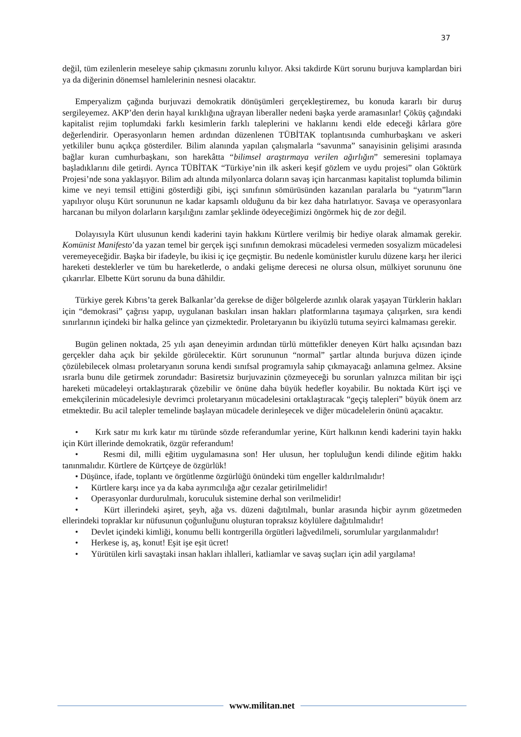37
değil, tüm ezilenlerin meseleye sahip çıkmasını zorunlu kılıyor. Aksi takdirde Kürt sorunu burjuva kamplardan biri ya da diğerinin dönemsel hamlelerinin nesnesi olacaktır.
Emperyalizm çağında burjuvazi demokratik dönüşümleri gerçekleştiremez, bu konuda kararlı bir duruş sergileyemez. AKP’den derin hayal kırıklığına uğrayan liberaller nedeni başka yerde aramasınlar! Çöküş çağındaki kapitalist rejim toplumdaki farklı kesimlerin farklı taleplerini ve haklarını kendi elde edeceği kârlara göre değerlendirir. Operasyonların hemen ardından düzenlenen TÜBİTAK toplantısında cumhurbaşkanı ve askeri yetkililer bunu açıkça gösterdiler. Bilim alanında yapılan çalışmalarla “savunma” sanayisinin gelişimi arasında bağlar kuran cumhurbaşkanı, son harekâtta “bilimsel araştırmaya verilen ağırlığın” semeresini toplamaya başladıklarını dile getirdi. Ayrıca TÜBİTAK “Türkiye’nin ilk askeri keşif gözlem ve uydu projesi” olan Göktürk Projesi’nde sona yaklaşıyor. Bilim adı altında milyonlarca doların savaş için harcanması kapitalist toplumda bilimin kime ve neyi temsil ettiğini gösterdiği gibi, işçi sınıfının sömürüsünden kazanılan paralarla bu “yatırım”ların yapılıyor oluşu Kürt sorununun ne kadar kapsamlı olduğunu da bir kez daha hatırlatıyor. Savaşa ve operasyonlara harcanan bu milyon dolarların karşılığını zamlar şeklinde ödeyeceğimizi öngörmek hiç de zor değil.
Dolayısıyla Kürt ulusunun kendi kaderini tayin hakkını Kürtlere verilmiş bir hediye olarak almamak gerekir. Komünist Manifesto’da yazan temel bir gerçek işçi sınıfının demokrasi mücadelesi vermeden sosyalizm mücadelesi veremeyeceğidir. Başka bir ifadeyle, bu ikisi iç içe geçmiştir. Bu nedenle komünistler kurulu düzene karşı her ilerici hareketi desteklerler ve tüm bu hareketlerde, o andaki gelişme derecesi ne olursa olsun, mülkiyet sorununu öne çıkarırlar. Elbette Kürt sorunu da buna dâhildir.
Türkiye gerek Kıbrıs’ta gerek Balkanlar’da gerekse de diğer bölgelerde azınlık olarak yaşayan Türklerin hakları için “demokrasi” çağrısı yapıp, uygulanan baskıları insan hakları platformlarına taşımaya çalışırken, sıra kendi sınırlarının içindeki bir halka gelince yan çizmektedir. Proletaryanın bu ikiyüzlü tutuma seyirci kalmaması gerekir.
Bugün gelinen noktada, 25 yılı aşan deneyimin ardından türlü müttefikler deneyen Kürt halkı açısından bazı gerçekler daha açık bir şekilde görülecektir. Kürt sorununun “normal” şartlar altında burjuva düzen içinde çözülebilecek olması proletaryanın soruna kendi sınıfsal programıyla sahip çıkmayacağı anlamına gelmez. Aksine ısrarla bunu dile getirmek zorundadır: Basiretsiz burjuvazinin çözmeyeceği bu sorunları yalnızca militan bir işçi hareketi mücadeleyi ortaklaştırarak çözebilir ve önüne daha büyük hedefler koyabilir. Bu noktada Kürt işçi ve emekçilerinin mücadelesiyle devrimci proletaryanın mücadelesini ortaklaştıracak “geçiş talepleri” büyük önem arz etmektedir. Bu acil talepler temelinde başlayan mücadele derinleşecek ve diğer mücadelelerin önünü açacaktır.
• Kırk satır mı kırk katır mı türünde sözde referandumlar yerine, Kürt halkının kendi kaderini tayin hakkı için Kürt illerinde demokratik, özgür referandum!
• Resmi dil, milli eğitim uygulamasına son! Her ulusun, her topluluğun kendi dilinde eğitim hakkı tanınmalıdır. Kürtlere de Kürtçeye de özgürlük!
• Düşünce, ifade, toplantı ve örgütlenme özgürlüğü önündeki tüm engeller kaldırılmalıdır!
• Kürtlere karşı ince ya da kaba ayrımcılığa ağır cezalar getirilmelidir!
• Operasyonlar durdurulmalı, koruculuk sistemine derhal son verilmelidir!
• Kürt illerindeki aşiret, şeyh, ağa vs. düzeni dağıtılmalı, bunlar arasında hiçbir ayrım gözetmeden ellerindeki topraklar kır nüfusunun çoğunluğunu oluşturan topraksız köylülere dağıtılmalıdır!
• Devlet içindeki kimliği, konumu belli kontrgerilla örgütleri lağvedilmeli, sorumlular yargılanmalıdır!
• Herkese iş, aş, konut! Eşit işe eşit ücret!
• Yürütülen kirli savaştaki insan hakları ihlalleri, katliamlar ve savaş suçları için adil yargılama!
www.militan.net